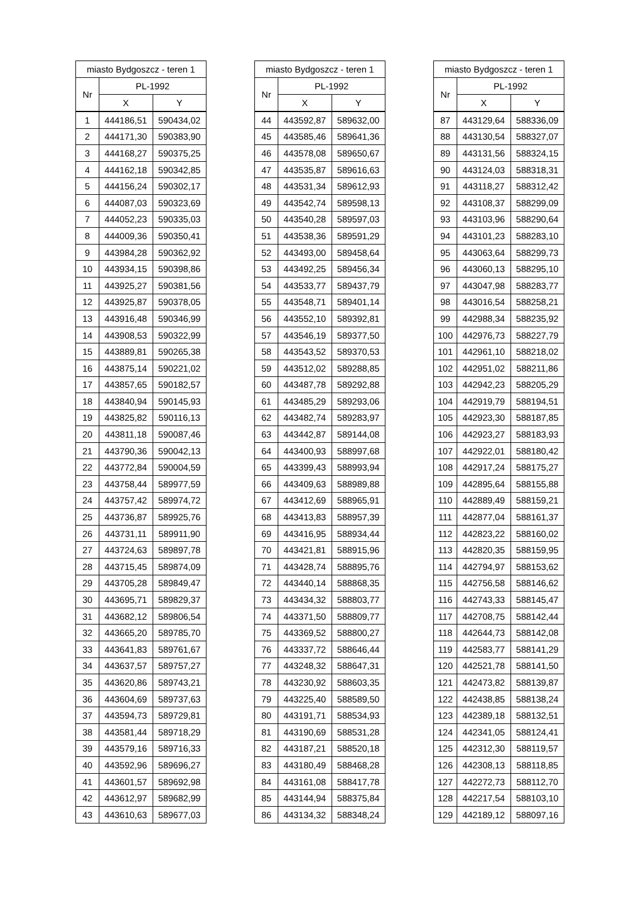| miasto Bydgoszcz - teren 1 | | |
| --- | --- | --- |
| Nr | PL-1992 | |
| | X | Y |
| 1 | 444186,51 | 590434,02 |
| 2 | 444171,30 | 590383,90 |
| 3 | 444168,27 | 590375,25 |
| 4 | 444162,18 | 590342,85 |
| 5 | 444156,24 | 590302,17 |
| 6 | 444087,03 | 590323,69 |
| 7 | 444052,23 | 590335,03 |
| 8 | 444009,36 | 590350,41 |
| 9 | 443984,28 | 590362,92 |
| 10 | 443934,15 | 590398,86 |
| 11 | 443925,27 | 590381,56 |
| 12 | 443925,87 | 590378,05 |
| 13 | 443916,48 | 590346,99 |
| 14 | 443908,53 | 590322,99 |
| 15 | 443889,81 | 590265,38 |
| 16 | 443875,14 | 590221,02 |
| 17 | 443857,65 | 590182,57 |
| 18 | 443840,94 | 590145,93 |
| 19 | 443825,82 | 590116,13 |
| 20 | 443811,18 | 590087,46 |
| 21 | 443790,36 | 590042,13 |
| 22 | 443772,84 | 590004,59 |
| 23 | 443758,44 | 589977,59 |
| 24 | 443757,42 | 589974,72 |
| 25 | 443736,87 | 589925,76 |
| 26 | 443731,11 | 589911,90 |
| 27 | 443724,63 | 589897,78 |
| 28 | 443715,45 | 589874,09 |
| 29 | 443705,28 | 589849,47 |
| 30 | 443695,71 | 589829,37 |
| 31 | 443682,12 | 589806,54 |
| 32 | 443665,20 | 589785,70 |
| 33 | 443641,83 | 589761,67 |
| 34 | 443637,57 | 589757,27 |
| 35 | 443620,86 | 589743,21 |
| 36 | 443604,69 | 589737,63 |
| 37 | 443594,73 | 589729,81 |
| 38 | 443581,44 | 589718,29 |
| 39 | 443579,16 | 589716,33 |
| 40 | 443592,96 | 589696,27 |
| 41 | 443601,57 | 589692,98 |
| 42 | 443612,97 | 589682,99 |
| 43 | 443610,63 | 589677,03 |
| miasto Bydgoszcz - teren 1 | | |
| --- | --- | --- |
| Nr | PL-1992 | |
| | X | Y |
| 44 | 443592,87 | 589632,00 |
| 45 | 443585,46 | 589641,36 |
| 46 | 443578,08 | 589650,67 |
| 47 | 443535,87 | 589616,63 |
| 48 | 443531,34 | 589612,93 |
| 49 | 443542,74 | 589598,13 |
| 50 | 443540,28 | 589597,03 |
| 51 | 443538,36 | 589591,29 |
| 52 | 443493,00 | 589458,64 |
| 53 | 443492,25 | 589456,34 |
| 54 | 443533,77 | 589437,79 |
| 55 | 443548,71 | 589401,14 |
| 56 | 443552,10 | 589392,81 |
| 57 | 443546,19 | 589377,50 |
| 58 | 443543,52 | 589370,53 |
| 59 | 443512,02 | 589288,85 |
| 60 | 443487,78 | 589292,88 |
| 61 | 443485,29 | 589293,06 |
| 62 | 443482,74 | 589283,97 |
| 63 | 443442,87 | 589144,08 |
| 64 | 443400,93 | 588997,68 |
| 65 | 443399,43 | 588993,94 |
| 66 | 443409,63 | 588989,88 |
| 67 | 443412,69 | 588965,91 |
| 68 | 443413,83 | 588957,39 |
| 69 | 443416,95 | 588934,44 |
| 70 | 443421,81 | 588915,96 |
| 71 | 443428,74 | 588895,76 |
| 72 | 443440,14 | 588868,35 |
| 73 | 443434,32 | 588803,77 |
| 74 | 443371,50 | 588809,77 |
| 75 | 443369,52 | 588800,27 |
| 76 | 443337,72 | 588646,44 |
| 77 | 443248,32 | 588647,31 |
| 78 | 443230,92 | 588603,35 |
| 79 | 443225,40 | 588589,50 |
| 80 | 443191,71 | 588534,93 |
| 81 | 443190,69 | 588531,28 |
| 82 | 443187,21 | 588520,18 |
| 83 | 443180,49 | 588468,28 |
| 84 | 443161,08 | 588417,78 |
| 85 | 443144,94 | 588375,84 |
| 86 | 443134,32 | 588348,24 |
| miasto Bydgoszcz - teren 1 | | |
| --- | --- | --- |
| Nr | PL-1992 | |
| | X | Y |
| 87 | 443129,64 | 588336,09 |
| 88 | 443130,54 | 588327,07 |
| 89 | 443131,56 | 588324,15 |
| 90 | 443124,03 | 588318,31 |
| 91 | 443118,27 | 588312,42 |
| 92 | 443108,37 | 588299,09 |
| 93 | 443103,96 | 588290,64 |
| 94 | 443101,23 | 588283,10 |
| 95 | 443063,64 | 588299,73 |
| 96 | 443060,13 | 588295,10 |
| 97 | 443047,98 | 588283,77 |
| 98 | 443016,54 | 588258,21 |
| 99 | 442988,34 | 588235,92 |
| 100 | 442976,73 | 588227,79 |
| 101 | 442961,10 | 588218,02 |
| 102 | 442951,02 | 588211,86 |
| 103 | 442942,23 | 588205,29 |
| 104 | 442919,79 | 588194,51 |
| 105 | 442923,30 | 588187,85 |
| 106 | 442923,27 | 588183,93 |
| 107 | 442922,01 | 588180,42 |
| 108 | 442917,24 | 588175,27 |
| 109 | 442895,64 | 588155,88 |
| 110 | 442889,49 | 588159,21 |
| 111 | 442877,04 | 588161,37 |
| 112 | 442823,22 | 588160,02 |
| 113 | 442820,35 | 588159,95 |
| 114 | 442794,97 | 588153,62 |
| 115 | 442756,58 | 588146,62 |
| 116 | 442743,33 | 588145,47 |
| 117 | 442708,75 | 588142,44 |
| 118 | 442644,73 | 588142,08 |
| 119 | 442583,77 | 588141,29 |
| 120 | 442521,78 | 588141,50 |
| 121 | 442473,82 | 588139,87 |
| 122 | 442438,85 | 588138,24 |
| 123 | 442389,18 | 588132,51 |
| 124 | 442341,05 | 588124,41 |
| 125 | 442312,30 | 588119,57 |
| 126 | 442308,13 | 588118,85 |
| 127 | 442272,73 | 588112,70 |
| 128 | 442217,54 | 588103,10 |
| 129 | 442189,12 | 588097,16 |